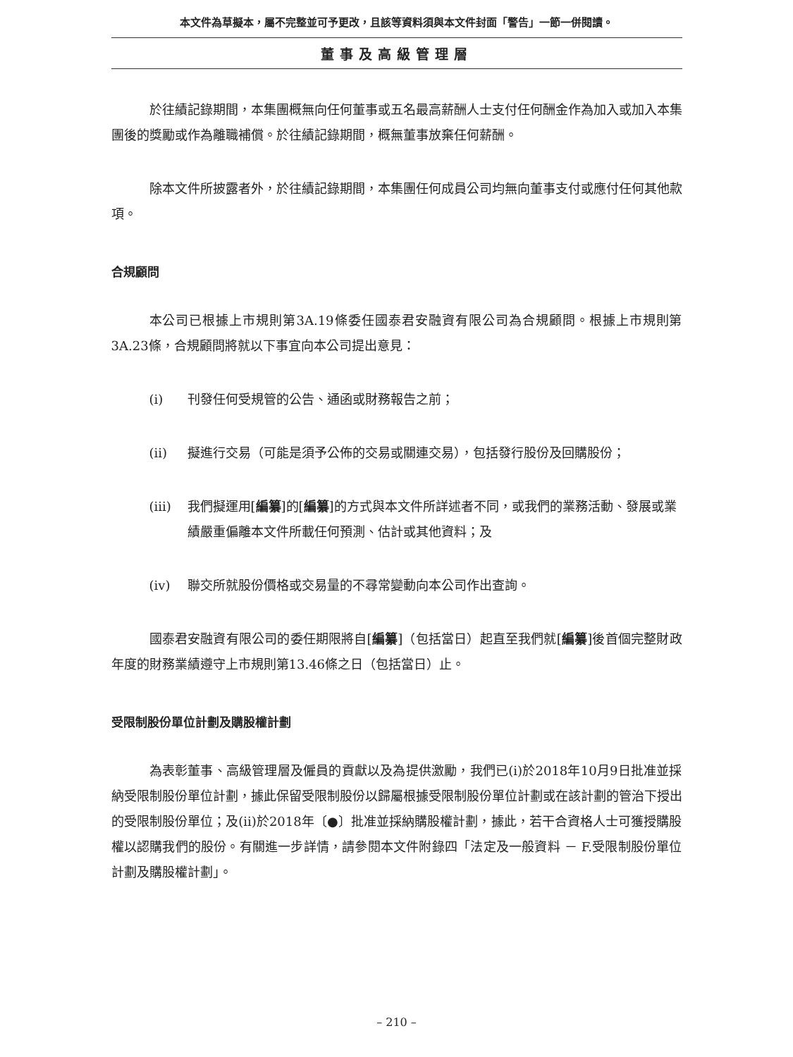本文件為草擬本，屬不完整並可予更改，且該等資料須與本文件封面「警告」一節一併閱讀。
董事及高級管理層
於往績記錄期間，本集團概無向任何董事或五名最高薪酬人士支付任何酬金作為加入或加入本集團後的獎勵或作為離職補償。於往績記錄期間，概無董事放棄任何薪酬。
除本文件所披露者外，於往績記錄期間，本集團任何成員公司均無向董事支付或應付任何其他款項。
合規顧問
本公司已根據上市規則第3A.19條委任國泰君安融資有限公司為合規顧問。根據上市規則第3A.23條，合規顧問將就以下事宜向本公司提出意見：
(i) 刊發任何受規管的公告、通函或財務報告之前；
(ii) 擬進行交易（可能是須予公佈的交易或關連交易），包括發行股份及回購股份；
(iii) 我們擬運用[編纂]的[編纂]的方式與本文件所詳述者不同，或我們的業務活動、發展或業績嚴重偏離本文件所載任何預測、估計或其他資料；及
(iv) 聯交所就股份價格或交易量的不尋常變動向本公司作出查詢。
國泰君安融資有限公司的委任期限將自[編纂]（包括當日）起直至我們就[編纂]後首個完整財政年度的財務業績遵守上市規則第13.46條之日（包括當日）止。
受限制股份單位計劃及購股權計劃
為表彰董事、高級管理層及僱員的貢獻以及為提供激勵，我們已(i)於2018年10月9日批准並採納受限制股份單位計劃，據此保留受限制股份以歸屬根據受限制股份單位計劃或在該計劃的管治下授出的受限制股份單位；及(ii)於2018年〔●〕批准並採納購股權計劃，據此，若干合資格人士可獲授購股權以認購我們的股份。有關進一步詳情，請參閱本文件附錄四「法定及一般資料 － F.受限制股份單位計劃及購股權計劃」。
– 210 –